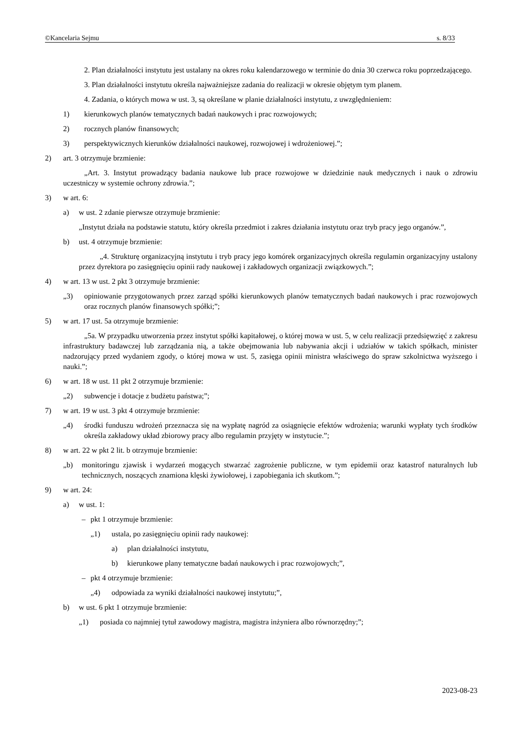©Kancelaria Sejmu s. 8/33
2. Plan działalności instytutu jest ustalany na okres roku kalendarzowego w terminie do dnia 30 czerwca roku poprzedzającego.
3. Plan działalności instytutu określa najważniejsze zadania do realizacji w okresie objętym tym planem.
4. Zadania, o których mowa w ust. 3, są określane w planie działalności instytutu, z uwzględnieniem:
1) kierunkowych planów tematycznych badań naukowych i prac rozwojowych;
2) rocznych planów finansowych;
3) perspektywicznych kierunków działalności naukowej, rozwojowej i wdrożeniowej.”;
2) art. 3 otrzymuje brzmienie:
„Art. 3. Instytut prowadzący badania naukowe lub prace rozwojowe w dziedzinie nauk medycznych i nauk o zdrowiu uczestniczy w systemie ochrony zdrowia.”;
3) w art. 6:
a) w ust. 2 zdanie pierwsze otrzymuje brzmienie:
„Instytut działa na podstawie statutu, który określa przedmiot i zakres działania instytutu oraz tryb pracy jego organów.”,
b) ust. 4 otrzymuje brzmienie:
„4. Strukturę organizacyjną instytutu i tryb pracy jego komórek organizacyjnych określa regulamin organizacyjny ustalony przez dyrektora po zasięgnięciu opinii rady naukowej i zakładowych organizacji związkowych.”;
4) w art. 13 w ust. 2 pkt 3 otrzymuje brzmienie:
„3) opiniowanie przygotowanych przez zarząd spółki kierunkowych planów tematycznych badań naukowych i prac rozwojowych oraz rocznych planów finansowych spółki;”;
5) w art. 17 ust. 5a otrzymuje brzmienie:
„5a. W przypadku utworzenia przez instytut spółki kapitałowej, o której mowa w ust. 5, w celu realizacji przedsięwzięć z zakresu infrastruktury badawczej lub zarządzania nią, a także obejmowania lub nabywania akcji i udziałów w takich spółkach, minister nadzorujący przed wydaniem zgody, o której mowa w ust. 5, zasięga opinii ministra właściwego do spraw szkolnictwa wyższego i nauki.”;
6) w art. 18 w ust. 11 pkt 2 otrzymuje brzmienie:
„2) subwencje i dotacje z budżetu państwa;”;
7) w art. 19 w ust. 3 pkt 4 otrzymuje brzmienie:
„4) środki funduszu wdrożeń przeznacza się na wypłatę nagród za osiągnięcie efektów wdrożenia; warunki wypłaty tych środków określa zakładowy układ zbiorowy pracy albo regulamin przyjęty w instytucie.”;
8) w art. 22 w pkt 2 lit. b otrzymuje brzmienie:
„b) monitoringu zjawisk i wydarzeń mogących stwarzać zagrożenie publiczne, w tym epidemii oraz katastrof naturalnych lub technicznych, noszących znamiona klęski żywiołowej, i zapobiegania ich skutkom.”;
9) w art. 24:
a) w ust. 1:
– pkt 1 otrzymuje brzmienie:
„1) ustala, po zasięgnięciu opinii rady naukowej:
a) plan działalności instytutu,
b) kierunkowe plany tematyczne badań naukowych i prac rozwojowych;”,
– pkt 4 otrzymuje brzmienie:
„4) odpowiada za wyniki działalności naukowej instytutu;”,
b) w ust. 6 pkt 1 otrzymuje brzmienie:
„1) posiada co najmniej tytuł zawodowy magistra, magistra inżyniera albo równorzędny;”;
2023-08-23